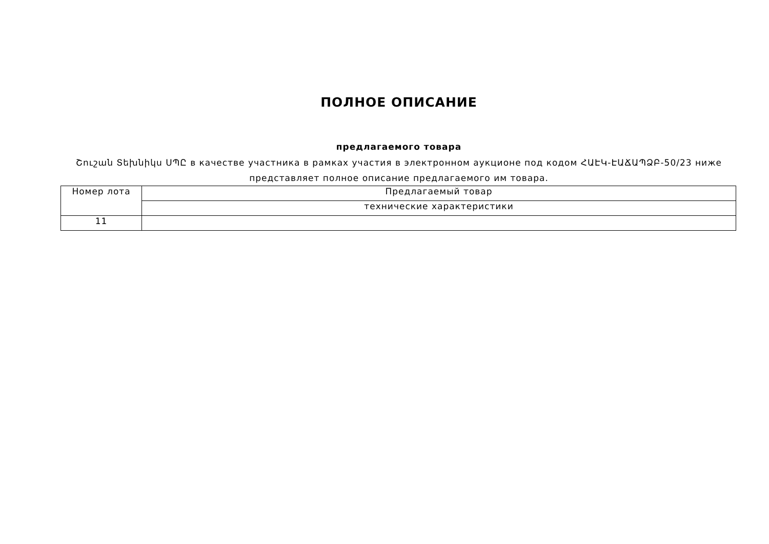ПОЛНОЕ ОПИСАНИЕ
предлагаемого товара
Շուշան Տեխնիկս ՍՊԸ в качестве участника в рамках участия в электронном аукционе под кодом ՀԱԷԿ-ԷԱՃԱՊՁԲ-50/23 ниже представляет полное описание предлагаемого им товара.
| Номер лота | Предлагаемый товар |
| | технические характеристики |
| 11 | |